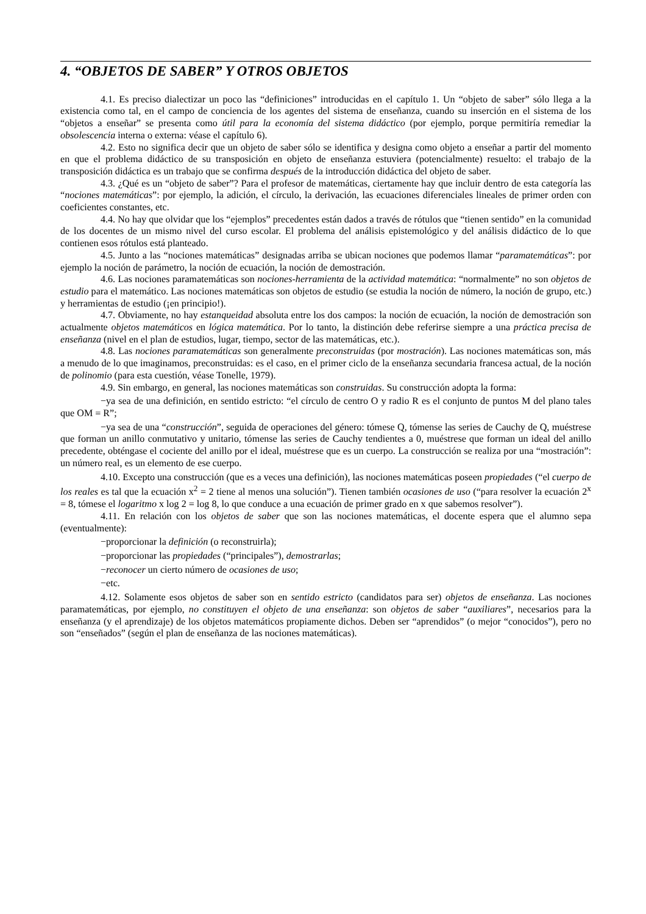4. “OBJETOS DE SABER” Y OTROS OBJETOS
4.1. Es preciso dialectizar un poco las “definiciones” introducidas en el capítulo 1. Un “objeto de saber” sólo llega a la existencia como tal, en el campo de conciencia de los agentes del sistema de enseñanza, cuando su inserción en el sistema de los “objetos a enseñar” se presenta como útil para la economía del sistema didáctico (por ejemplo, porque permitiría remediar la obsolescencia interna o externa: véase el capítulo 6).
4.2. Esto no significa decir que un objeto de saber sólo se identifica y designa como objeto a enseñar a partir del momento en que el problema didáctico de su transposición en objeto de enseñanza estuviera (potencialmente) resuelto: el trabajo de la transposición didáctica es un trabajo que se confirma después de la introducción didáctica del objeto de saber.
4.3. ¿Qué es un “objeto de saber”? Para el profesor de matemáticas, ciertamente hay que incluir dentro de esta categoría las “nociones matemáticas”: por ejemplo, la adición, el círculo, la derivación, las ecuaciones diferenciales lineales de primer orden con coeficientes constantes, etc.
4.4. No hay que olvidar que los “ejemplos” precedentes están dados a través de rótulos que “tienen sentido” en la comunidad de los docentes de un mismo nivel del curso escolar. El problema del análisis epistemológico y del análisis didáctico de lo que contienen esos rótulos está planteado.
4.5. Junto a las “nociones matemáticas” designadas arriba se ubican nociones que podemos llamar “paramatemáticas”: por ejemplo la noción de parámetro, la noción de ecuación, la noción de demostración.
4.6. Las nociones paramatemáticas son nociones-herramienta de la actividad matemática: “normalmente” no son objetos de estudio para el matemático. Las nociones matemáticas son objetos de estudio (se estudia la noción de número, la noción de grupo, etc.) y herramientas de estudio (¡en principio!).
4.7. Obviamente, no hay estanqueidad absoluta entre los dos campos: la noción de ecuación, la noción de demostración son actualmente objetos matemáticos en lógica matemática. Por lo tanto, la distinción debe referirse siempre a una práctica precisa de enseñanza (nivel en el plan de estudios, lugar, tiempo, sector de las matemáticas, etc.).
4.8. Las nociones paramatemáticas son generalmente preconstruidas (por mostración). Las nociones matemáticas son, más a menudo de lo que imaginamos, preconstruidas: es el caso, en el primer ciclo de la enseñanza secundaria francesa actual, de la noción de polinomio (para esta cuestión, véase Tonelle, 1979).
4.9. Sin embargo, en general, las nociones matemáticas son construidas. Su construcción adopta la forma:
−ya sea de una definición, en sentido estricto: “el círculo de centro O y radio R es el conjunto de puntos M del plano tales que OM = R”;
−ya sea de una “construcción”, seguida de operaciones del género: tómese Q, tómense las series de Cauchy de Q, muéstrese que forman un anillo conmutativo y unitario, tómense las series de Cauchy tendientes a 0, muéstrese que forman un ideal del anillo precedente, obténgase el cociente del anillo por el ideal, muéstrese que es un cuerpo. La construcción se realiza por una “mostración”: un número real, es un elemento de ese cuerpo.
4.10. Excepto una construcción (que es a veces una definición), las nociones matemáticas poseen propiedades (“el cuerpo de los reales es tal que la ecuación x<sup>2</sup> = 2 tiene al menos una solución”). Tienen también ocasiones de uso (“para resolver la ecuación 2<sup>x</sup> = 8, tómese el logaritmo x log 2 = log 8, lo que conduce a una ecuación de primer grado en x que sabemos resolver”).
4.11. En relación con los objetos de saber que son las nociones matemáticas, el docente espera que el alumno sepa (eventualmente):
−proporcionar la definición (o reconstruirla);
−proporcionar las propiedades (“principales”), demostrarlas;
−reconocer un cierto número de ocasiones de uso;
−etc.
4.12. Solamente esos objetos de saber son en sentido estricto (candidatos para ser) objetos de enseñanza. Las nociones paramatemáticas, por ejemplo, no constituyen el objeto de una enseñanza: son objetos de saber “auxiliares”, necesarios para la enseñanza (y el aprendizaje) de los objetos matemáticos propiamente dichos. Deben ser “aprendidos” (o mejor “conocidos”), pero no son “enseñados” (según el plan de enseñanza de las nociones matemáticas).